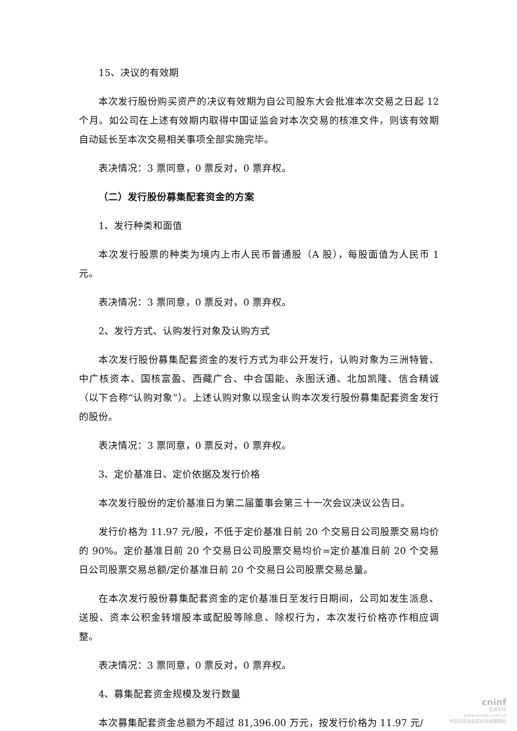15、决议的有效期
本次发行股份购买资产的决议有效期为自公司股东大会批准本次交易之日起 12 个月。如公司在上述有效期内取得中国证监会对本次交易的核准文件，则该有效期自动延长至本次交易相关事项全部实施完毕。
表决情况：3 票同意，0 票反对，0 票弃权。
（二）发行股份募集配套资金的方案
1、发行种类和面值
本次发行股票的种类为境内上市人民币普通股（A 股），每股面值为人民币 1 元。
表决情况：3 票同意，0 票反对，0 票弃权。
2、发行方式、认购发行对象及认购方式
本次发行股份募集配套资金的发行方式为非公开发行，认购对象为三洲特管、中广核资本、国核富盈、西藏广合、中合国能、永图沃通、北加凯隆、信合精诚（以下合称“认购对象”）。上述认购对象以现金认购本次发行股份募集配套资金发行的股份。
表决情况：3 票同意，0 票反对，0 票弃权。
3、定价基准日、定价依据及发行价格
本次发行股份的定价基准日为第二届董事会第三十一次会议决议公告日。
发行价格为 11.97 元/股，不低于定价基准日前 20 个交易日公司股票交易均价的 90%。定价基准日前 20 个交易日公司股票交易均价=定价基准日前 20 个交易日公司股票交易总额/定价基准日前 20 个交易日公司股票交易总量。
在本次发行股份募集配套资金的定价基准日至发行日期间，公司如发生派息、送股、资本公积金转增股本或配股等除息、除权行为，本次发行价格亦作相应调整。
表决情况：3 票同意，0 票反对，0 票弃权。
4、募集配套资金规模及发行数量
本次募集配套资金总额为不超过 81,396.00 万元，按发行价格为 11.97 元/
cninf
巨潮资讯
www.cninfo.com.cn
中国证监会指定信息披露网站